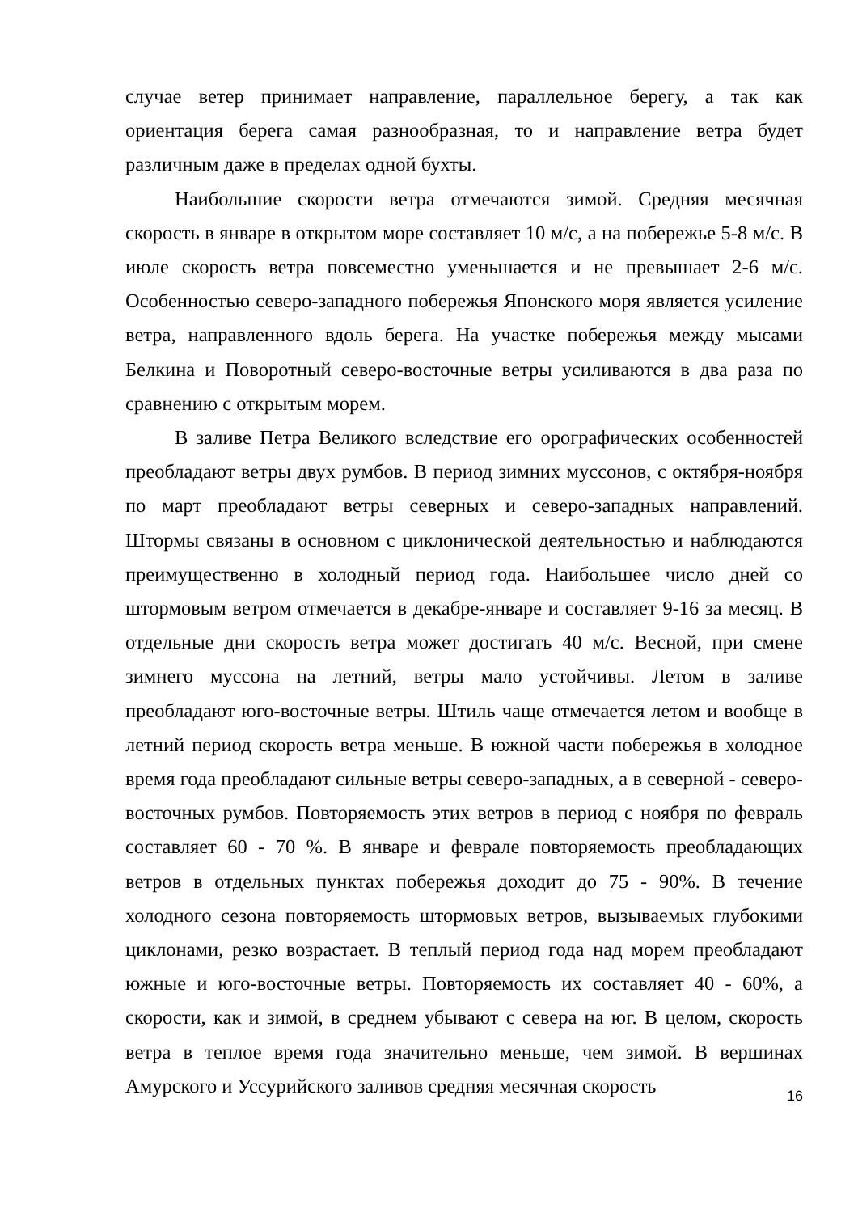случае ветер принимает направление, параллельное берегу, а так как ориентация берега самая разнообразная, то и направление ветра будет различным даже в пределах одной бухты.
Наибольшие скорости ветра отмечаются зимой. Средняя месячная скорость в январе в открытом море составляет 10 м/с, а на побережье 5-8 м/с. В июле скорость ветра повсеместно уменьшается и не превышает 2-6 м/с. Особенностью северо-западного побережья Японского моря является усиление ветра, направленного вдоль берега. На участке побережья между мысами Белкина и Поворотный северо-восточные ветры усиливаются в два раза по сравнению с открытым морем.
В заливе Петра Великого вследствие его орографических особенностей преобладают ветры двух румбов. В период зимних муссонов, с октября-ноября по март преобладают ветры северных и северо-западных направлений. Штормы связаны в основном с циклонической деятельностью и наблюдаются преимущественно в холодный период года. Наибольшее число дней со штормовым ветром отмечается в декабре-январе и составляет 9-16 за месяц. В отдельные дни скорость ветра может достигать 40 м/с. Весной, при смене зимнего муссона на летний, ветры мало устойчивы. Летом в заливе преобладают юго-восточные ветры. Штиль чаще отмечается летом и вообще в летний период скорость ветра меньше. В южной части побережья в холодное время года преобладают сильные ветры северо-западных, а в северной - северо-восточных румбов. Повторяемость этих ветров в период с ноября по февраль составляет 60 - 70 %. В январе и феврале повторяемость преобладающих ветров в отдельных пунктах побережья доходит до 75 - 90%. В течение холодного сезона повторяемость штормовых ветров, вызываемых глубокими циклонами, резко возрастает. В теплый период года над морем преобладают южные и юго-восточные ветры. Повторяемость их составляет 40 - 60%, а скорости, как и зимой, в среднем убывают с севера на юг. В целом, скорость ветра в теплое время года значительно меньше, чем зимой. В вершинах Амурского и Уссурийского заливов средняя месячная скорость
16